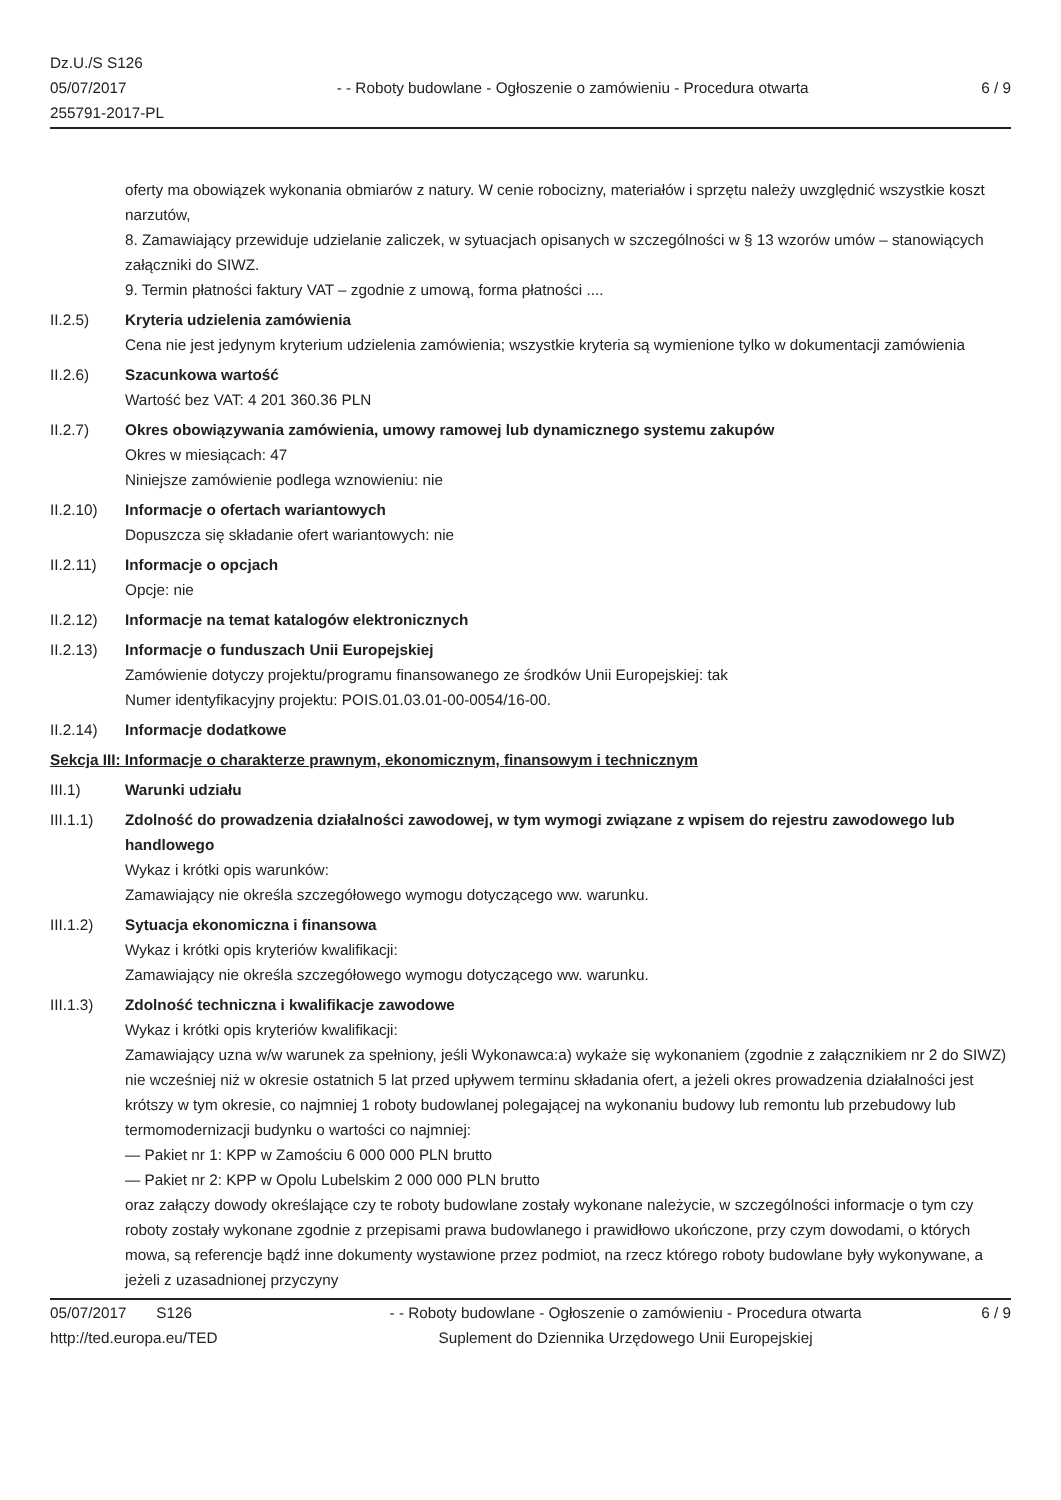Dz.U./S S126
05/07/2017
255791-2017-PL
- - Roboty budowlane - Ogłoszenie o zamówieniu - Procedura otwarta
6 / 9
oferty ma obowiązek wykonania obmiarów z natury. W cenie robocizny, materiałów i sprzętu należy uwzględnić wszystkie koszt narzutów,
8. Zamawiający przewiduje udzielanie zaliczek, w sytuacjach opisanych w szczególności w § 13 wzorów umów – stanowiących załączniki do SIWZ.
9. Termin płatności faktury VAT – zgodnie z umową, forma płatności ....
II.2.5) Kryteria udzielenia zamówienia
Cena nie jest jedynym kryterium udzielenia zamówienia; wszystkie kryteria są wymienione tylko w dokumentacji zamówienia
II.2.6) Szacunkowa wartość
Wartość bez VAT: 4 201 360.36 PLN
II.2.7) Okres obowiązywania zamówienia, umowy ramowej lub dynamicznego systemu zakupów
Okres w miesiącach: 47
Niniejsze zamówienie podlega wznowieniu: nie
II.2.10) Informacje o ofertach wariantowych
Dopuszcza się składanie ofert wariantowych: nie
II.2.11) Informacje o opcjach
Opcje: nie
II.2.12) Informacje na temat katalogów elektronicznych
II.2.13) Informacje o funduszach Unii Europejskiej
Zamówienie dotyczy projektu/programu finansowanego ze środków Unii Europejskiej: tak
Numer identyfikacyjny projektu: POIS.01.03.01-00-0054/16-00.
II.2.14) Informacje dodatkowe
Sekcja III: Informacje o charakterze prawnym, ekonomicznym, finansowym i technicznym
III.1) Warunki udziału
III.1.1) Zdolność do prowadzenia działalności zawodowej, w tym wymogi związane z wpisem do rejestru zawodowego lub handlowego
Wykaz i krótki opis warunków:
Zamawiający nie określa szczegółowego wymogu dotyczącego ww. warunku.
III.1.2) Sytuacja ekonomiczna i finansowa
Wykaz i krótki opis kryteriów kwalifikacji:
Zamawiający nie określa szczegółowego wymogu dotyczącego ww. warunku.
III.1.3) Zdolność techniczna i kwalifikacje zawodowe
Wykaz i krótki opis kryteriów kwalifikacji:
Zamawiający uzna w/w warunek za spełniony, jeśli Wykonawca:a) wykaże się wykonaniem (zgodnie z załącznikiem nr 2 do SIWZ) nie wcześniej niż w okresie ostatnich 5 lat przed upływem terminu składania ofert, a jeżeli okres prowadzenia działalności jest krótszy w tym okresie, co najmniej 1 roboty budowlanej polegającej na wykonaniu budowy lub remontu lub przebudowy lub termomodernizacji budynku o wartości co najmniej:
— Pakiet nr 1: KPP w Zamościu 6 000 000 PLN brutto
— Pakiet nr 2: KPP w Opolu Lubelskim 2 000 000 PLN brutto
oraz załączy dowody określające czy te roboty budowlane zostały wykonane należycie, w szczególności informacje o tym czy roboty zostały wykonane zgodnie z przepisami prawa budowlanego i prawidłowo ukończone, przy czym dowodami, o których mowa, są referencje bądź inne dokumenty wystawione przez podmiot, na rzecz którego roboty budowlane były wykonywane, a jeżeli z uzasadnionej przyczyny
05/07/2017 S126 - - Roboty budowlane - Ogłoszenie o zamówieniu - Procedura otwarta
6 / 9
http://ted.europa.eu/TED Suplement do Dziennika Urzędowego Unii Europejskiej